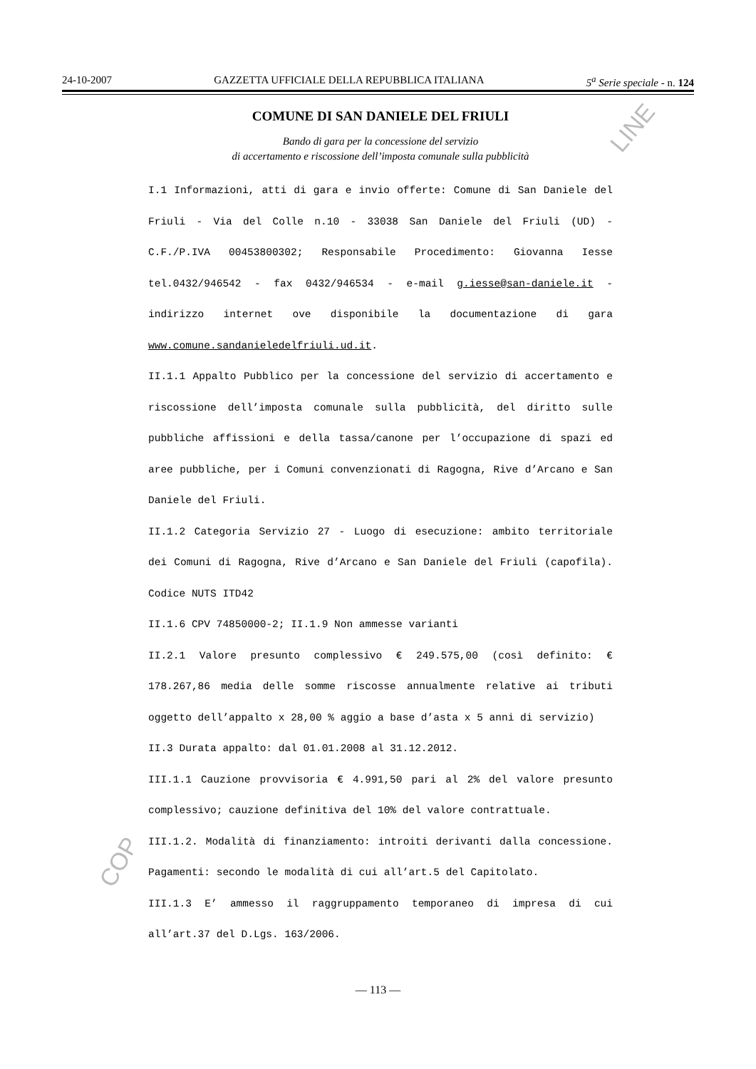24-10-2007 GAZZETTA UFFICIALE DELLA REPUBBLICA ITALIANA 5<sup>a</sup> Serie speciale - n. 124
LINE
COMUNE DI SAN DANIELE DEL FRIULI
Bando di gara per la concessione del servizio
di accertamento e riscossione dell’imposta comunale sulla pubblicità
I.1 Informazioni, atti di gara e invio offerte: Comune di San Daniele del Friuli - Via del Colle n.10 - 33038 San Daniele del Friuli (UD) - C.F./P.IVA 00453800302; Responsabile Procedimento: Giovanna Iesse tel.0432/946542 - fax 0432/946534 - e-mail g.iesse@san-daniele.it - indirizzo internet ove disponibile la documentazione di gara www.comune.sandanieledelfriuli.ud.it.
II.1.1 Appalto Pubblico per la concessione del servizio di accertamento e riscossione dell’imposta comunale sulla pubblicità, del diritto sulle pubbliche affissioni e della tassa/canone per l’occupazione di spazi ed aree pubbliche, per i Comuni convenzionati di Ragogna, Rive d’Arcano e San Daniele del Friuli.
II.1.2 Categoria Servizio 27 - Luogo di esecuzione: ambito territoriale dei Comuni di Ragogna, Rive d’Arcano e San Daniele del Friuli (capofila). Codice NUTS ITD42
II.1.6 CPV 74850000-2; II.1.9 Non ammesse varianti
II.2.1 Valore presunto complessivo € 249.575,00 (così definito: € 178.267,86 media delle somme riscosse annualmente relative ai tributi oggetto dell’appalto x 28,00 % aggio a base d’asta x 5 anni di servizio)
II.3 Durata appalto: dal 01.01.2008 al 31.12.2012.
III.1.1 Cauzione provvisoria € 4.991,50 pari al 2% del valore presunto complessivo; cauzione definitiva del 10% del valore contrattuale.
III.1.2. Modalità di finanziamento: introiti derivanti dalla concessione. Pagamenti: secondo le modalità di cui all’art.5 del Capitolato.
III.1.3 E’ ammesso il raggruppamento temporaneo di impresa di cui all’art.37 del D.Lgs. 163/2006.
COP
— 113 —